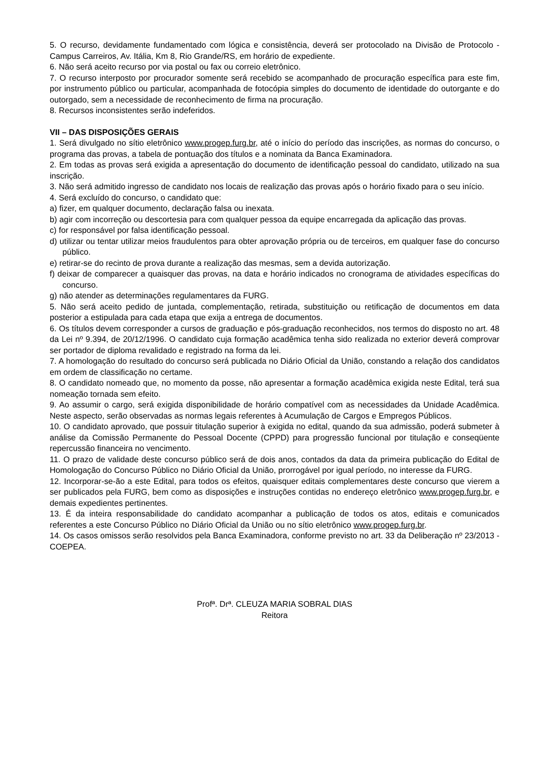5. O recurso, devidamente fundamentado com lógica e consistência, deverá ser protocolado na Divisão de Protocolo - Campus Carreiros, Av. Itália, Km 8, Rio Grande/RS, em horário de expediente.
6. Não será aceito recurso por via postal ou fax ou correio eletrônico.
7. O recurso interposto por procurador somente será recebido se acompanhado de procuração específica para este fim, por instrumento público ou particular, acompanhada de fotocópia simples do documento de identidade do outorgante e do outorgado, sem a necessidade de reconhecimento de firma na procuração.
8. Recursos inconsistentes serão indeferidos.
VII – DAS DISPOSIÇÕES GERAIS
1. Será divulgado no sítio eletrônico www.progep.furg.br, até o início do período das inscrições, as normas do concurso, o programa das provas, a tabela de pontuação dos títulos e a nominata da Banca Examinadora.
2. Em todas as provas será exigida a apresentação do documento de identificação pessoal do candidato, utilizado na sua inscrição.
3. Não será admitido ingresso de candidato nos locais de realização das provas após o horário fixado para o seu início.
4. Será excluído do concurso, o candidato que:
a) fizer, em qualquer documento, declaração falsa ou inexata.
b) agir com incorreção ou descortesia para com qualquer pessoa da equipe encarregada da aplicação das provas.
c) for responsável por falsa identificação pessoal.
d) utilizar ou tentar utilizar meios fraudulentos para obter aprovação própria ou de terceiros, em qualquer fase do concurso público.
e) retirar-se do recinto de prova durante a realização das mesmas, sem a devida autorização.
f) deixar de comparecer a quaisquer das provas, na data e horário indicados no cronograma de atividades específicas do concurso.
g) não atender as determinações regulamentares da FURG.
5. Não será aceito pedido de juntada, complementação, retirada, substituição ou retificação de documentos em data posterior a estipulada para cada etapa que exija a entrega de documentos.
6. Os títulos devem corresponder a cursos de graduação e pós-graduação reconhecidos, nos termos do disposto no art. 48 da Lei nº 9.394, de 20/12/1996. O candidato cuja formação acadêmica tenha sido realizada no exterior deverá comprovar ser portador de diploma revalidado e registrado na forma da lei.
7. A homologação do resultado do concurso será publicada no Diário Oficial da União, constando a relação dos candidatos em ordem de classificação no certame.
8. O candidato nomeado que, no momento da posse, não apresentar a formação acadêmica exigida neste Edital, terá sua nomeação tornada sem efeito.
9. Ao assumir o cargo, será exigida disponibilidade de horário compatível com as necessidades da Unidade Acadêmica. Neste aspecto, serão observadas as normas legais referentes à Acumulação de Cargos e Empregos Públicos.
10. O candidato aprovado, que possuir titulação superior à exigida no edital, quando da sua admissão, poderá submeter à análise da Comissão Permanente do Pessoal Docente (CPPD) para progressão funcional por titulação e conseqüente repercussão financeira no vencimento.
11. O prazo de validade deste concurso público será de dois anos, contados da data da primeira publicação do Edital de Homologação do Concurso Público no Diário Oficial da União, prorrogável por igual período, no interesse da FURG.
12. Incorporar-se-ão a este Edital, para todos os efeitos, quaisquer editais complementares deste concurso que vierem a ser publicados pela FURG, bem como as disposições e instruções contidas no endereço eletrônico www.progep.furg.br, e demais expedientes pertinentes.
13. É da inteira responsabilidade do candidato acompanhar a publicação de todos os atos, editais e comunicados referentes a este Concurso Público no Diário Oficial da União ou no sítio eletrônico www.progep.furg.br.
14. Os casos omissos serão resolvidos pela Banca Examinadora, conforme previsto no art. 33 da Deliberação nº 23/2013 - COEPEA.
Profª. Drª. CLEUZA MARIA SOBRAL DIAS
Reitora